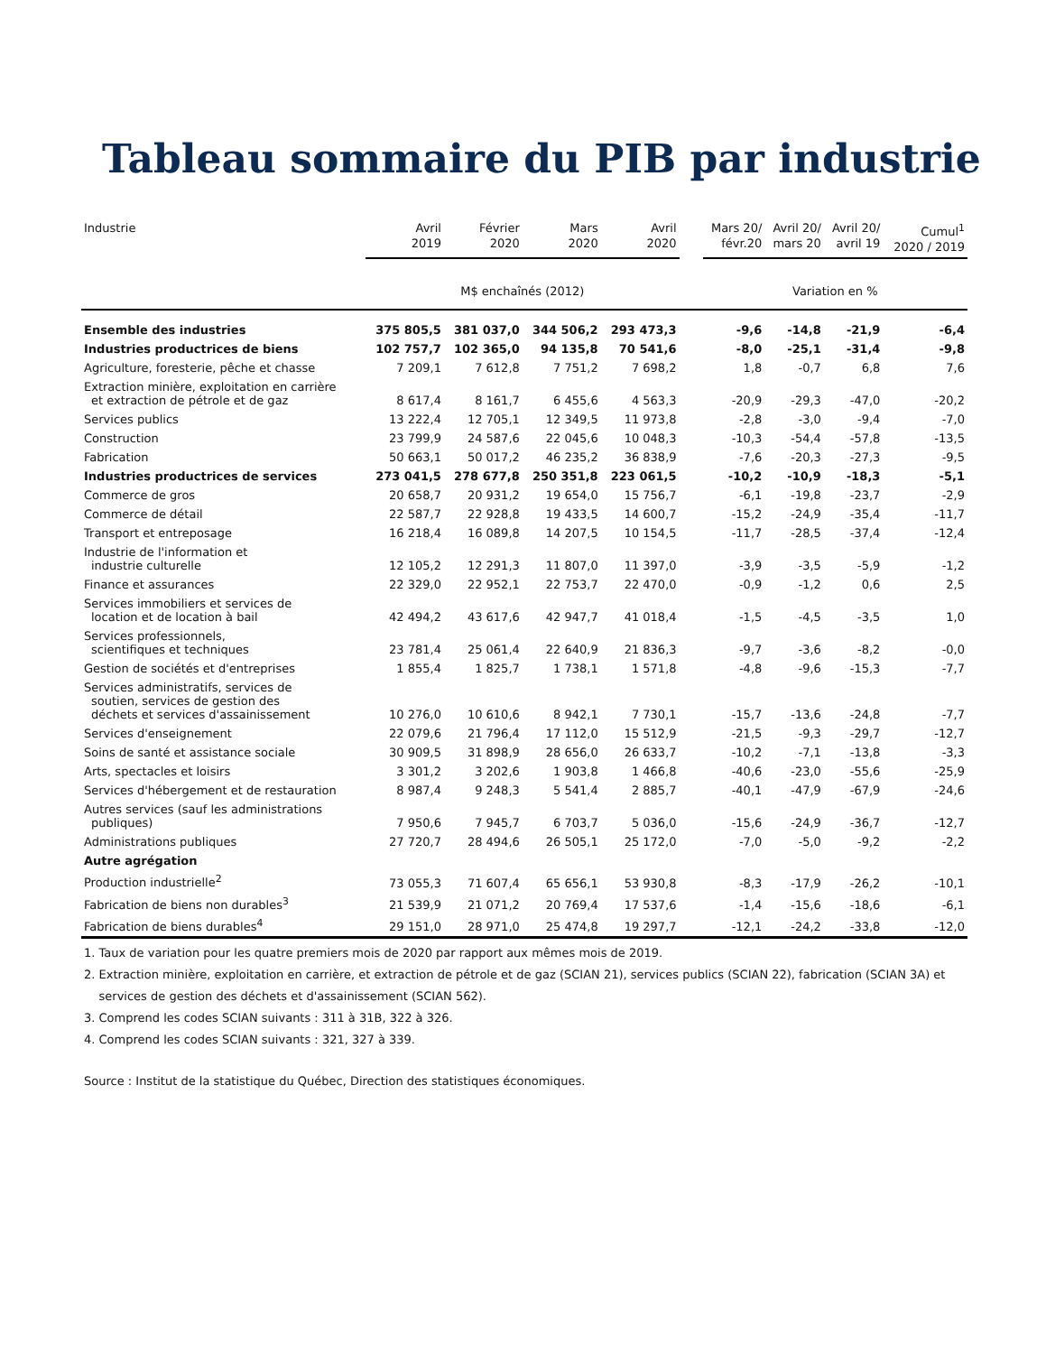Tableau sommaire du PIB par industrie
| Industrie | Avril 2019 | Février 2020 | Mars 2020 | Avril 2020 | | Mars 20/ févr.20 | Avril 20/ mars 20 | Avril 20/ avril 19 | Cumul<sup>1</sup> 2020 / 2019 |
| --- | --- | --- | --- | --- | --- | --- | --- | --- | --- |
| | M$ enchaînés (2012) | | | | | Variation en % | | | |
| Ensemble des industries | 375 805,5 | 381 037,0 | 344 506,2 | 293 473,3 | | -9,6 | -14,8 | -21,9 | -6,4 |
| Industries productrices de biens | 102 757,7 | 102 365,0 | 94 135,8 | 70 541,6 | | -8,0 | -25,1 | -31,4 | -9,8 |
| Agriculture, foresterie, pêche et chasse | 7 209,1 | 7 612,8 | 7 751,2 | 7 698,2 | | 1,8 | -0,7 | 6,8 | 7,6 |
| Extraction minière, exploitation en carrière et extraction de pétrole et de gaz | 8 617,4 | 8 161,7 | 6 455,6 | 4 563,3 | | -20,9 | -29,3 | -47,0 | -20,2 |
| Services publics | 13 222,4 | 12 705,1 | 12 349,5 | 11 973,8 | | -2,8 | -3,0 | -9,4 | -7,0 |
| Construction | 23 799,9 | 24 587,6 | 22 045,6 | 10 048,3 | | -10,3 | -54,4 | -57,8 | -13,5 |
| Fabrication | 50 663,1 | 50 017,2 | 46 235,2 | 36 838,9 | | -7,6 | -20,3 | -27,3 | -9,5 |
| Industries productrices de services | 273 041,5 | 278 677,8 | 250 351,8 | 223 061,5 | | -10,2 | -10,9 | -18,3 | -5,1 |
| Commerce de gros | 20 658,7 | 20 931,2 | 19 654,0 | 15 756,7 | | -6,1 | -19,8 | -23,7 | -2,9 |
| Commerce de détail | 22 587,7 | 22 928,8 | 19 433,5 | 14 600,7 | | -15,2 | -24,9 | -35,4 | -11,7 |
| Transport et entreposage | 16 218,4 | 16 089,8 | 14 207,5 | 10 154,5 | | -11,7 | -28,5 | -37,4 | -12,4 |
| Industrie de l'information et industrie culturelle | 12 105,2 | 12 291,3 | 11 807,0 | 11 397,0 | | -3,9 | -3,5 | -5,9 | -1,2 |
| Finance et assurances | 22 329,0 | 22 952,1 | 22 753,7 | 22 470,0 | | -0,9 | -1,2 | 0,6 | 2,5 |
| Services immobiliers et services de location et de location à bail | 42 494,2 | 43 617,6 | 42 947,7 | 41 018,4 | | -1,5 | -4,5 | -3,5 | 1,0 |
| Services professionnels, scientifiques et techniques | 23 781,4 | 25 061,4 | 22 640,9 | 21 836,3 | | -9,7 | -3,6 | -8,2 | -0,0 |
| Gestion de sociétés et d'entreprises | 1 855,4 | 1 825,7 | 1 738,1 | 1 571,8 | | -4,8 | -9,6 | -15,3 | -7,7 |
| Services administratifs, services de soutien, services de gestion des déchets et services d'assainissement | 10 276,0 | 10 610,6 | 8 942,1 | 7 730,1 | | -15,7 | -13,6 | -24,8 | -7,7 |
| Services d'enseignement | 22 079,6 | 21 796,4 | 17 112,0 | 15 512,9 | | -21,5 | -9,3 | -29,7 | -12,7 |
| Soins de santé et assistance sociale | 30 909,5 | 31 898,9 | 28 656,0 | 26 633,7 | | -10,2 | -7,1 | -13,8 | -3,3 |
| Arts, spectacles et loisirs | 3 301,2 | 3 202,6 | 1 903,8 | 1 466,8 | | -40,6 | -23,0 | -55,6 | -25,9 |
| Services d'hébergement et de restauration | 8 987,4 | 9 248,3 | 5 541,4 | 2 885,7 | | -40,1 | -47,9 | -67,9 | -24,6 |
| Autres services (sauf les administrations publiques) | 7 950,6 | 7 945,7 | 6 703,7 | 5 036,0 | | -15,6 | -24,9 | -36,7 | -12,7 |
| Administrations publiques | 27 720,7 | 28 494,6 | 26 505,1 | 25 172,0 | | -7,0 | -5,0 | -9,2 | -2,2 |
| Autre agrégation | | | | | | | | | |
| Production industrielle<sup>2</sup> | 73 055,3 | 71 607,4 | 65 656,1 | 53 930,8 | | -8,3 | -17,9 | -26,2 | -10,1 |
| Fabrication de biens non durables<sup>3</sup> | 21 539,9 | 21 071,2 | 20 769,4 | 17 537,6 | | -1,4 | -15,6 | -18,6 | -6,1 |
| Fabrication de biens durables<sup>4</sup> | 29 151,0 | 28 971,0 | 25 474,8 | 19 297,7 | | -12,1 | -24,2 | -33,8 | -12,0 |
1. Taux de variation pour les quatre premiers mois de 2020 par rapport aux mêmes mois de 2019.
2. Extraction minière, exploitation en carrière, et extraction de pétrole et de gaz (SCIAN 21), services publics (SCIAN 22), fabrication (SCIAN 3A) et
services de gestion des déchets et d'assainissement (SCIAN 562).
3. Comprend les codes SCIAN suivants : 311 à 31B, 322 à 326.
4. Comprend les codes SCIAN suivants : 321, 327 à 339.
Source : Institut de la statistique du Québec, Direction des statistiques économiques.